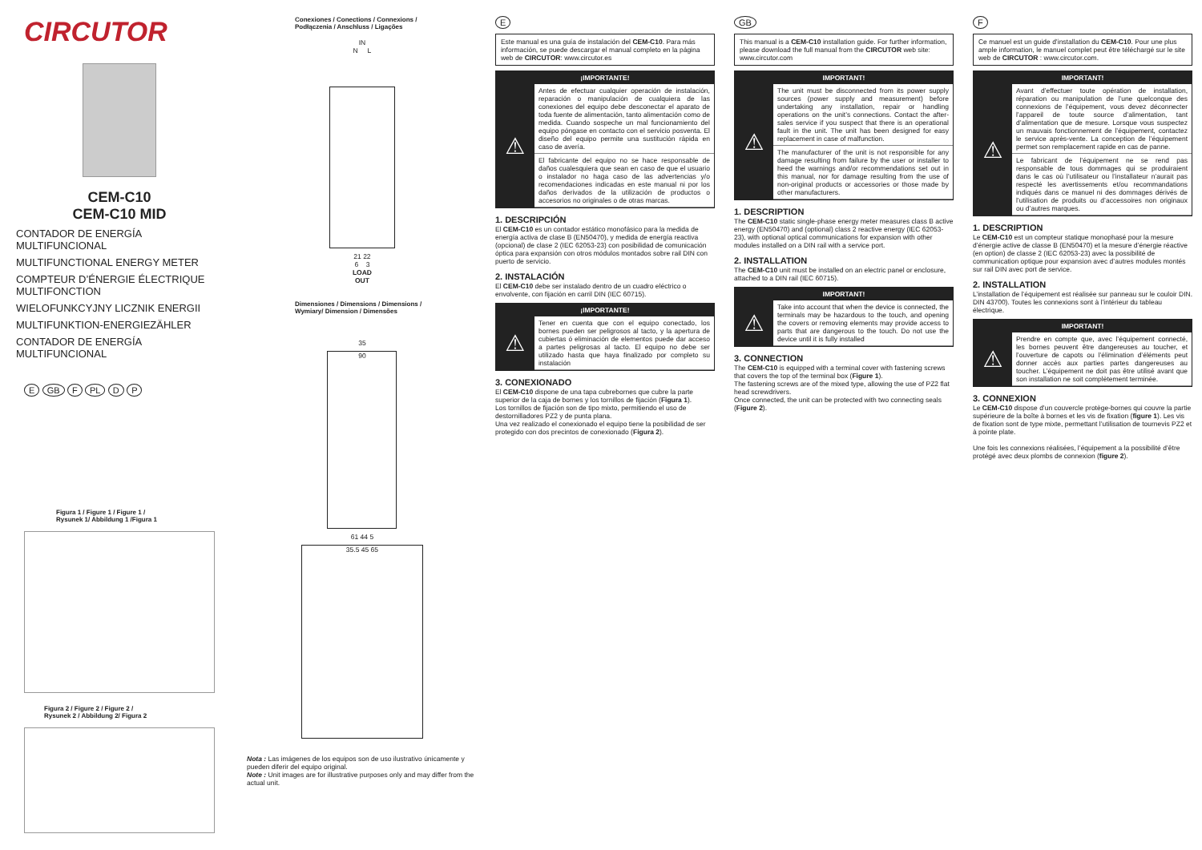CIRCUTOR
CEM-C10
CEM-C10 MID
CONTADOR DE ENERGÍA MULTIFUNCIONAL
MULTIFUNCTIONAL ENERGY METER
COMPTEUR D’ÉNERGIE ÉLECTRIQUE MULTIFONCTION
WIELOFUNKCYJNY LICZNIK ENERGII
MULTIFUNKTION-ENERGIEZÄHLER
CONTADOR DE ENERGÍA MULTIFUNCIONAL
E GB F PL D P
Figura 1 / Figure 1 / Figure 1 /
Rysunek 1/ Abbildung 1 /Figura 1
Figura 2 / Figure 2 / Figure 2 /
Rysunek 2 / Abbildung 2/ Figura 2
Conexiones / Conections / Connexions /
Podłączenia / Anschluss / Ligações
IN
N L
21 22
6 3
LOAD
OUT
Dimensiones / Dimensions / Dimensions /
Wymiary/ Dimension / Dimensões
35
90
61 44 5
35.5 45 65
Nota : Las imágenes de los equipos son de uso ilustrativo únicamente y pueden diferir del equipo original.
Note : Unit images are for illustrative purposes only and may differ from the actual unit.
E
Este manual es una guía de instalación del CEM-C10. Para más información, se puede descargar el manual completo en la página web de CIRCUTOR: www.circutor.es
¡IMPORTANTE!
⚠
Antes de efectuar cualquier operación de instalación, reparación o manipulación de cualquiera de las conexiones del equipo debe desconectar el aparato de toda fuente de alimentación, tanto alimentación como de medida. Cuando sospeche un mal funcionamiento del equipo póngase en contacto con el servicio posventa. El diseño del equipo permite una sustitución rápida en caso de avería.
El fabricante del equipo no se hace responsable de daños cualesquiera que sean en caso de que el usuario o instalador no haga caso de las advertencias y/o recomendaciones indicadas en este manual ni por los daños derivados de la utilización de productos o accesorios no originales o de otras marcas.
1. DESCRIPCIÓN
El CEM-C10 es un contador estático monofásico para la medida de energía activa de clase B (EN50470), y medida de energía reactiva (opcional) de clase 2 (IEC 62053-23) con posibilidad de comunicación óptica para expansión con otros módulos montados sobre rail DIN con puerto de servicio.
2. INSTALACIÓN
El CEM-C10 debe ser instalado dentro de un cuadro eléctrico o envolvente, con fijación en carril DIN (IEC 60715).
¡IMPORTANTE!
⚠
Tener en cuenta que con el equipo conectado, los bornes pueden ser peligrosos al tacto, y la apertura de cubiertas ó eliminación de elementos puede dar acceso a partes peligrosas al tacto. El equipo no debe ser utilizado hasta que haya finalizado por completo su instalación
3. CONEXIONADO
El CEM-C10 dispone de una tapa cubrebornes que cubre la parte superior de la caja de bornes y los tornillos de fijación (Figura 1).
Los tornillos de fijación son de tipo mixto, permitiendo el uso de destornilladores PZ2 y de punta plana.
Una vez realizado el conexionado el equipo tiene la posibilidad de ser protegido con dos precintos de conexionado (Figura 2).
GB
This manual is a CEM-C10 installation guide. For further information, please download the full manual from the CIRCUTOR web site: www.circutor.com
IMPORTANT!
⚠
The unit must be disconnected from its power supply sources (power supply and measurement) before undertaking any installation, repair or handling operations on the unit’s connections. Contact the after-sales service if you suspect that there is an operational fault in the unit. The unit has been designed for easy replacement in case of malfunction.
The manufacturer of the unit is not responsible for any damage resulting from failure by the user or installer to heed the warnings and/or recommendations set out in this manual, nor for damage resulting from the use of non-original products or accessories or those made by other manufacturers.
1. DESCRIPTION
The CEM-C10 static single-phase energy meter measures class B active energy (EN50470) and (optional) class 2 reactive energy (IEC 62053-23), with optional optical communications for expansion with other modules installed on a DIN rail with a service port.
2. INSTALLATION
The CEM-C10 unit must be installed on an electric panel or enclosure, attached to a DIN rail (IEC 60715).
IMPORTANT!
⚠
Take into account that when the device is connected, the terminals may be hazardous to the touch, and opening the covers or removing elements may provide access to parts that are dangerous to the touch. Do not use the device until it is fully installed
3. CONNECTION
The CEM-C10 is equipped with a terminal cover with fastening screws that covers the top of the terminal box (Figure 1).
The fastening screws are of the mixed type, allowing the use of PZ2 flat head screwdrivers.
Once connected, the unit can be protected with two connecting seals (Figure 2).
F
Ce manuel est un guide d’installation du CEM-C10. Pour une plus ample information, le manuel complet peut être téléchargé sur le site web de CIRCUTOR : www.circutor.com.
IMPORTANT!
⚠
Avant d’effectuer toute opération de installation, réparation ou manipulation de l’une quelconque des connexions de l’équipement, vous devez déconnecter l’appareil de toute source d’alimentation, tant d’alimentation que de mesure. Lorsque vous suspectez un mauvais fonctionnement de l’équipement, contactez le service après-vente. La conception de l’équipement permet son remplacement rapide en cas de panne.
Le fabricant de l’équipement ne se rend pas responsable de tous dommages qui se produiraient dans le cas où l’utilisateur ou l’installateur n’aurait pas respecté les avertissements et/ou recommandations indiqués dans ce manuel ni des dommages dérivés de l’utilisation de produits ou d’accessoires non originaux ou d’autres marques.
1. DESCRIPTION
Le CEM-C10 est un compteur statique monophasé pour la mesure d’énergie active de classe B (EN50470) et la mesure d’énergie réactive (en option) de classe 2 (IEC 62053-23) avec la possibilité de communication optique pour expansion avec d’autres modules montés sur rail DIN avec port de service.
2. INSTALLATION
L’installation de l’équipement est réalisée sur panneau sur le couloir DIN. DIN 43700). Toutes les connexions sont à l’intérieur du tableau électrique.
IMPORTANT!
⚠
Prendre en compte que, avec l’équipement connecté, les bornes peuvent être dangereuses au toucher, et l’ouverture de capots ou l’élimination d’éléments peut donner accès aux parties partes dangereuses au toucher. L’équipement ne doit pas être utilisé avant que son installation ne soit complètement terminée.
3. CONNEXION
Le CEM-C10 dispose d’un couvercle protège-bornes qui couvre la partie supérieure de la boîte à bornes et les vis de fixation (figure 1). Les vis de fixation sont de type mixte, permettant l’utilisation de tournevis PZ2 et à pointe plate.
Une fois les connexions réalisées, l’équipement a la possibilité d’être protégé avec deux plombs de connexion (figure 2).